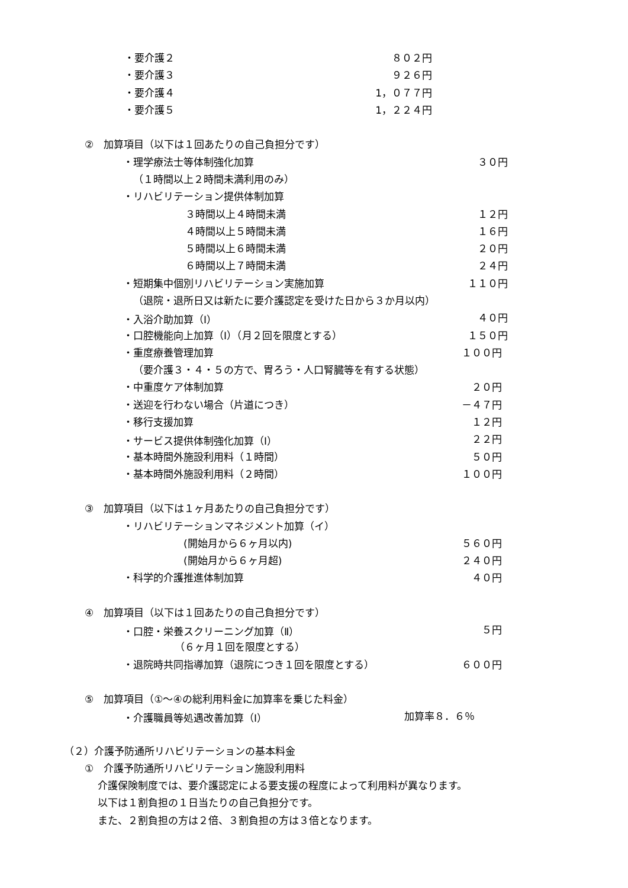・要介護２ ８０２円
・要介護３ ９２６円
・要介護４ 1，０７７円
・要介護５ 1，２２４円
②　加算項目（以下は１回あたりの自己負担分です）
・理学療法士等体制強化加算 ３０円
（１時間以上２時間未満利用のみ）
・リハビリテーション提供体制加算
３時間以上４時間未満 １２円
４時間以上５時間未満 １６円
５時間以上６時間未満 ２０円
６時間以上７時間未満 ２４円
・短期集中個別リハビリテーション実施加算 １１０円
（退院・退所日又は新たに要介護認定を受けた日から３か月以内）
・入浴介助加算（Ⅰ） ４０円
・口腔機能向上加算（Ⅰ）（月２回を限度とする） １５０円
・重度療養管理加算 １００円
（要介護３・４・５の方で、胃ろう・人口腎臓等を有する状態）
・中重度ケア体制加算 ２０円
・送迎を行わない場合（片道につき） －４７円
・移行支援加算 １２円
・サービス提供体制強化加算（Ⅰ） ２２円
・基本時間外施設利用料（１時間） ５０円
・基本時間外施設利用料（２時間） １００円
③　加算項目（以下は１ヶ月あたりの自己負担分です）
・リハビリテーションマネジメント加算（イ）
(開始月から６ヶ月以内) ５６０円
(開始月から６ヶ月超) ２４０円
・科学的介護推進体制加算 ４０円
④　加算項目（以下は１回あたりの自己負担分です）
・口腔・栄養スクリーニング加算（Ⅱ） ５円
（６ヶ月１回を限度とする）
・退院時共同指導加算（退院につき１回を限度とする） ６００円
⑤　加算項目（①～④の総利用料金に加算率を乗じた料金）
・介護職員等処遇改善加算（Ⅰ） 加算率８．６％
（２）介護予防通所リハビリテーションの基本料金
①　介護予防通所リハビリテーション施設利用料
介護保険制度では、要介護認定による要支援の程度によって利用料が異なります。
以下は１割負担の１日当たりの自己負担分です。
また、２割負担の方は２倍、３割負担の方は３倍となります。